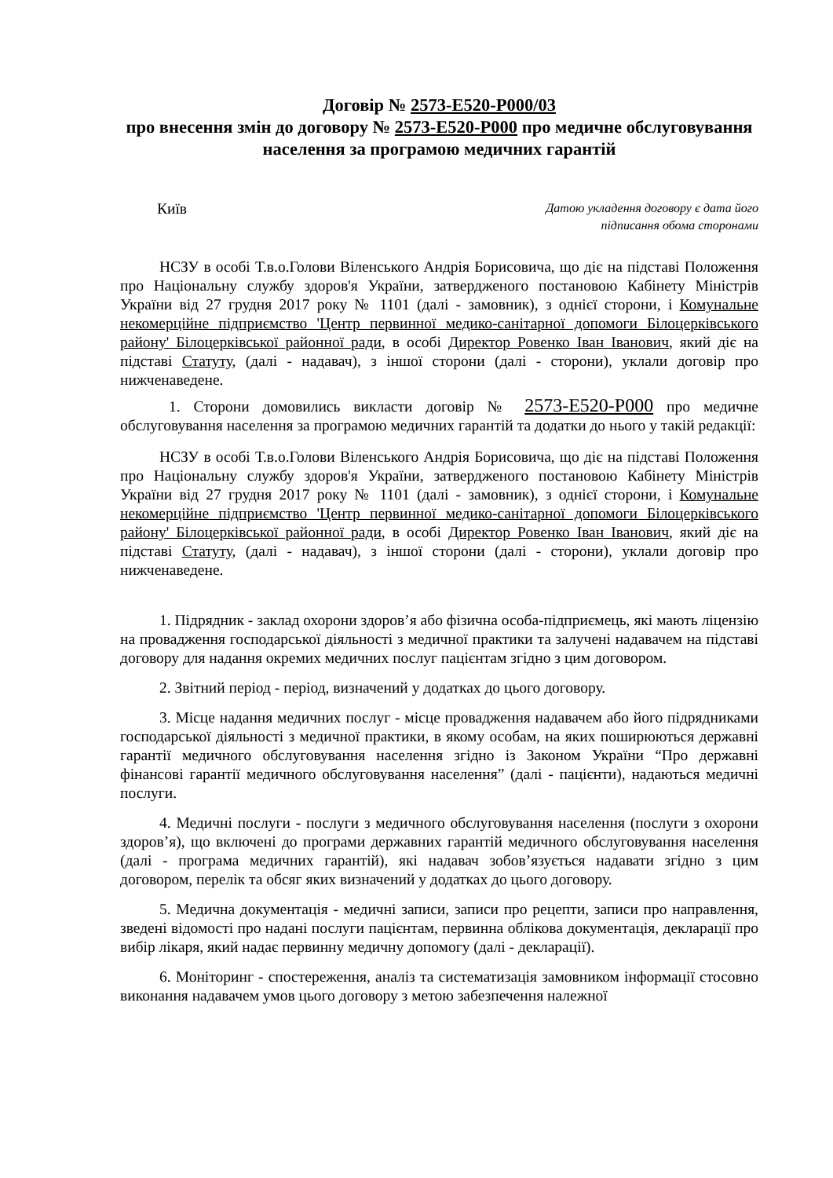Договір № 2573-E520-P000/03
про внесення змін до договору № 2573-E520-P000 про медичне обслуговування населення за програмою медичних гарантій
Київ
Датою укладення договору є дата його
підписання обома сторонами
НСЗУ в особі Т.в.о.Голови Віленського Андрія Борисовича, що діє на підставі Положення про Національну службу здоров'я України, затвердженого постановою Кабінету Міністрів України від 27 грудня 2017 року № 1101 (далі - замовник), з однієї сторони, і Комунальне некомерційне підприємство 'Центр первинної медико-санітарної допомоги Білоцерківського району' Білоцерківської районної ради, в особі Директор Ровенко Іван Іванович, який діє на підставі Статуту, (далі - надавач), з іншої сторони (далі - сторони), уклали договір про нижченаведене.
1. Сторони домовились викласти договір № 2573-E520-P000 про медичне обслуговування населення за програмою медичних гарантій та додатки до нього у такій редакції:
НСЗУ в особі Т.в.о.Голови Віленського Андрія Борисовича, що діє на підставі Положення про Національну службу здоров'я України, затвердженого постановою Кабінету Міністрів України від 27 грудня 2017 року № 1101 (далі - замовник), з однієї сторони, і Комунальне некомерційне підприємство 'Центр первинної медико-санітарної допомоги Білоцерківського району' Білоцерківської районної ради, в особі Директор Ровенко Іван Іванович, який діє на підставі Статуту, (далі - надавач), з іншої сторони (далі - сторони), уклали договір про нижченаведене.
1. Підрядник - заклад охорони здоров’я або фізична особа-підприємець, які мають ліцензію на провадження господарської діяльності з медичної практики та залучені надавачем на підставі договору для надання окремих медичних послуг пацієнтам згідно з цим договором.
2. Звітний період - період, визначений у додатках до цього договору.
3. Місце надання медичних послуг - місце провадження надавачем або його підрядниками господарської діяльності з медичної практики, в якому особам, на яких поширюються державні гарантії медичного обслуговування населення згідно із Законом України “Про державні фінансові гарантії медичного обслуговування населення” (далі - пацієнти), надаються медичні послуги.
4. Медичні послуги - послуги з медичного обслуговування населення (послуги з охорони здоров’я), що включені до програми державних гарантій медичного обслуговування населення (далі - програма медичних гарантій), які надавач зобов’язується надавати згідно з цим договором, перелік та обсяг яких визначений у додатках до цього договору.
5. Медична документація - медичні записи, записи про рецепти, записи про направлення, зведені відомості про надані послуги пацієнтам, первинна облікова документація, декларації про вибір лікаря, який надає первинну медичну допомогу (далі - декларації).
6. Моніторинг - спостереження, аналіз та систематизація замовником інформації стосовно виконання надавачем умов цього договору з метою забезпечення належної